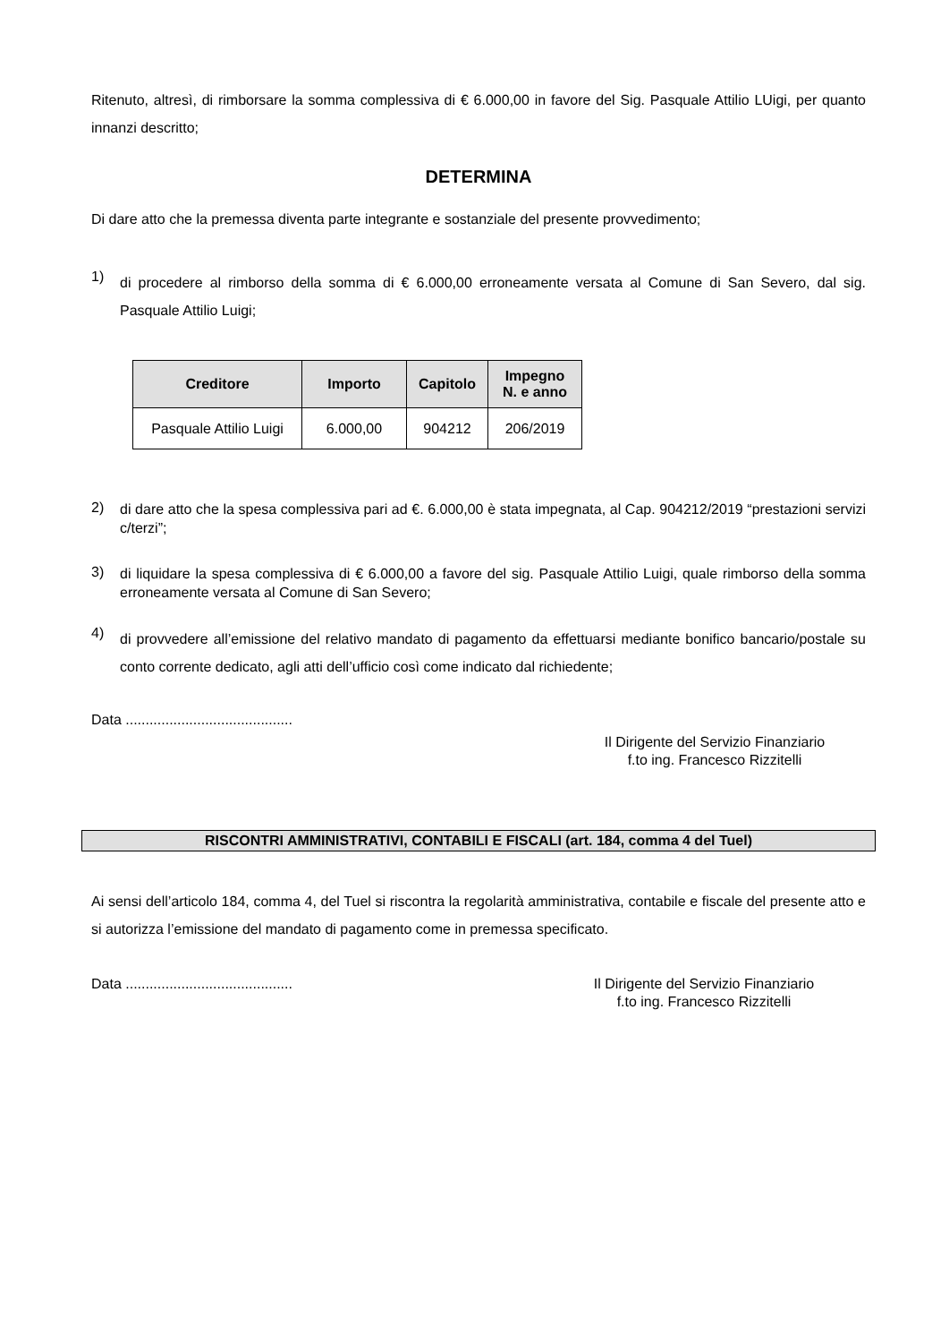Ritenuto, altresì, di rimborsare la somma complessiva di € 6.000,00 in favore del Sig. Pasquale Attilio LUigi, per quanto innanzi descritto;
DETERMINA
Di dare atto che la premessa diventa parte integrante e sostanziale del presente provvedimento;
1)
di procedere al rimborso della somma di € 6.000,00 erroneamente versata al Comune di San Severo, dal sig. Pasquale Attilio Luigi;
| Creditore | Importo | Capitolo | Impegno N. e anno |
| --- | --- | --- | --- |
| Pasquale Attilio Luigi | 6.000,00 | 904212 | 206/2019 |
2)
di dare atto che la spesa complessiva pari ad €. 6.000,00 è stata impegnata, al Cap. 904212/2019 “prestazioni servizi c/terzi”;
3)
di liquidare la spesa complessiva di € 6.000,00 a favore del sig. Pasquale Attilio Luigi, quale rimborso della somma erroneamente versata al Comune di San Severo;
4)
di provvedere all’emissione del relativo mandato di pagamento da effettuarsi mediante bonifico bancario/postale su conto corrente dedicato, agli atti dell’ufficio così come indicato dal richiedente;
Data ..........................................
Il Dirigente del Servizio Finanziario
f.to ing. Francesco Rizzitelli
RISCONTRI AMMINISTRATIVI, CONTABILI E FISCALI (art. 184, comma 4 del Tuel)
Ai sensi dell’articolo 184, comma 4, del Tuel si riscontra la regolarità amministrativa, contabile e fiscale del presente atto e si autorizza l’emissione del mandato di pagamento come in premessa specificato.
Data .......................................... Il Dirigente del Servizio Finanziario
f.to ing. Francesco Rizzitelli